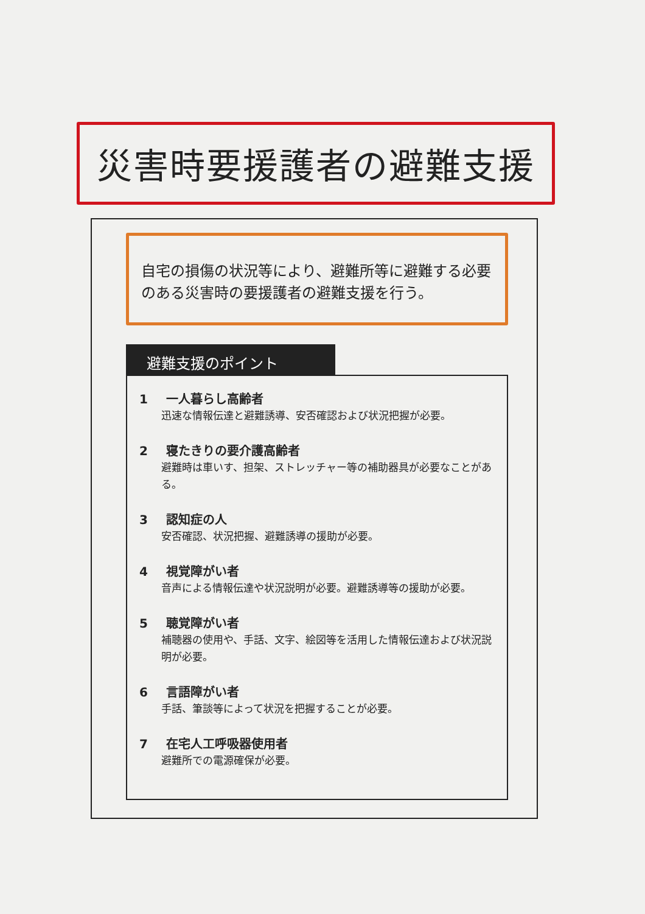災害時要援護者の避難支援
自宅の損傷の状況等により、避難所等に避難する必要のある災害時の要援護者の避難支援を行う。
避難支援のポイント
1 一人暮らし高齢者
迅速な情報伝達と避難誘導、安否確認および状況把握が必要。
2 寝たきりの要介護高齢者
避難時は車いす、担架、ストレッチャー等の補助器具が必要なことがある。
3 認知症の人
安否確認、状況把握、避難誘導の援助が必要。
4 視覚障がい者
音声による情報伝達や状況説明が必要。避難誘導等の援助が必要。
5 聴覚障がい者
補聴器の使用や、手話、文字、絵図等を活用した情報伝達および状況説明が必要。
6 言語障がい者
手話、筆談等によって状況を把握することが必要。
7 在宅人工呼吸器使用者
避難所での電源確保が必要。